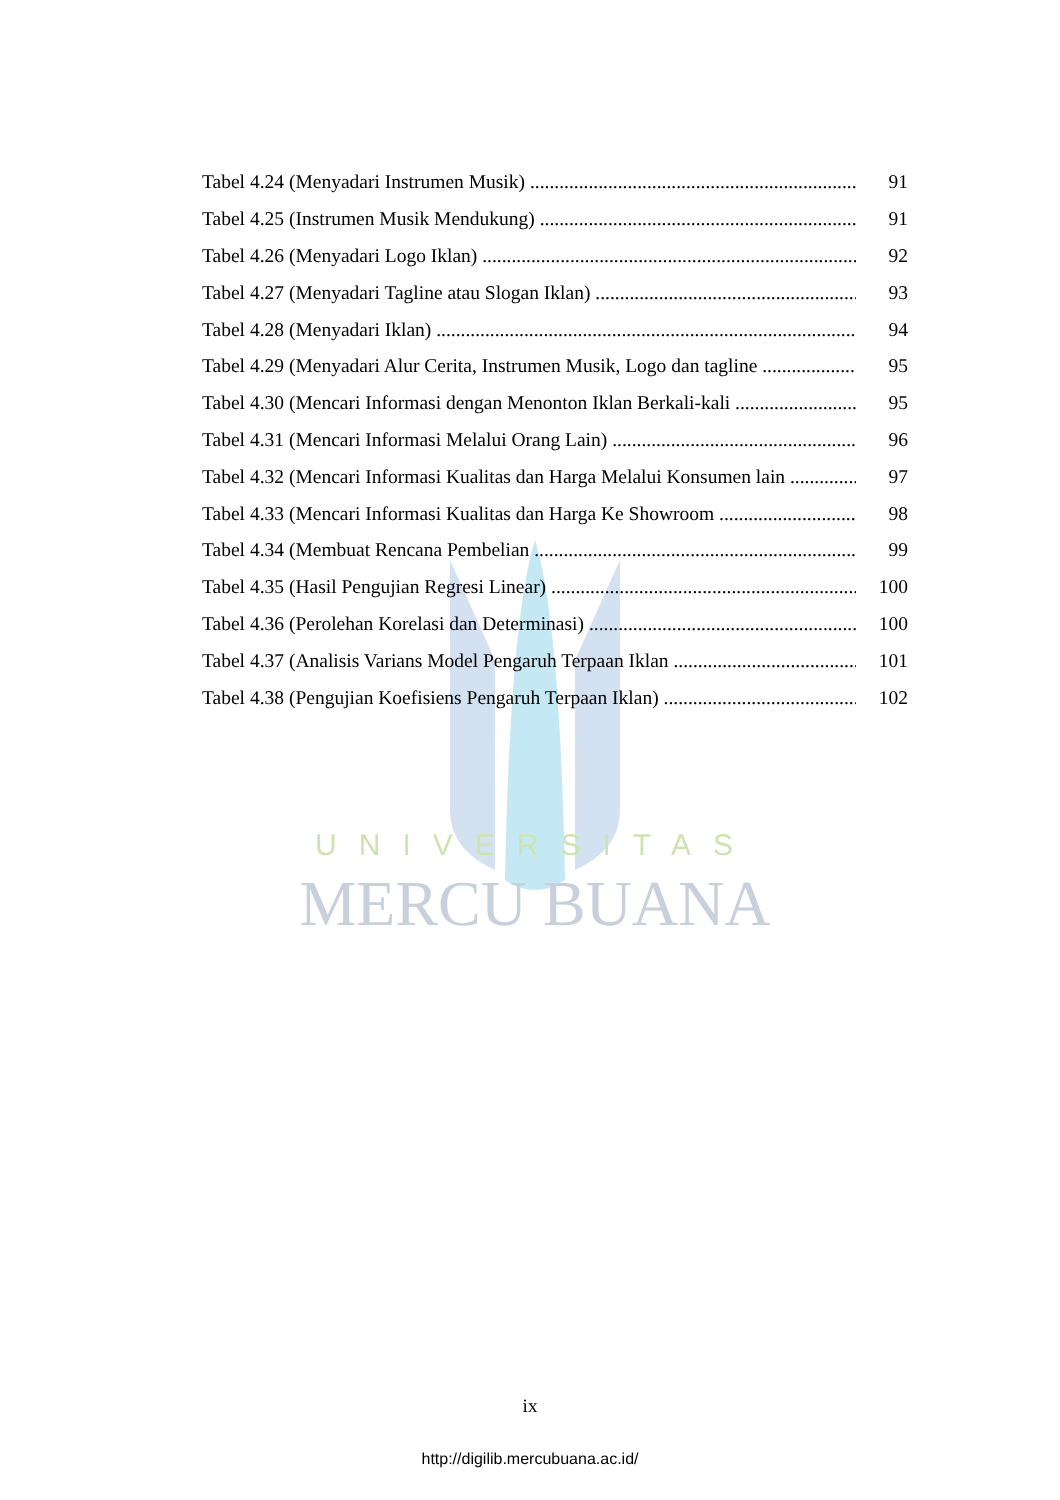UNIVERSITAS
MERCU BUANA
Tabel 4.24 (Menyadari Instrumen Musik) 91
Tabel 4.25 (Instrumen Musik Mendukung) 91
Tabel 4.26 (Menyadari Logo Iklan) 92
Tabel 4.27 (Menyadari Tagline atau Slogan Iklan) 93
Tabel 4.28 (Menyadari Iklan) 94
Tabel 4.29 (Menyadari Alur Cerita, Instrumen Musik, Logo dan tagline 95
Tabel 4.30 (Mencari Informasi dengan Menonton Iklan Berkali-kali 95
Tabel 4.31 (Mencari Informasi Melalui Orang Lain) 96
Tabel 4.32 (Mencari Informasi Kualitas dan Harga Melalui Konsumen lain 97
Tabel 4.33 (Mencari Informasi Kualitas dan Harga Ke Showroom 98
Tabel 4.34 (Membuat Rencana Pembelian 99
Tabel 4.35 (Hasil Pengujian Regresi Linear) 100
Tabel 4.36 (Perolehan Korelasi dan Determinasi) 100
Tabel 4.37 (Analisis Varians Model Pengaruh Terpaan Iklan 101
Tabel 4.38 (Pengujian Koefisiens Pengaruh Terpaan Iklan) 102
ix
http://digilib.mercubuana.ac.id/